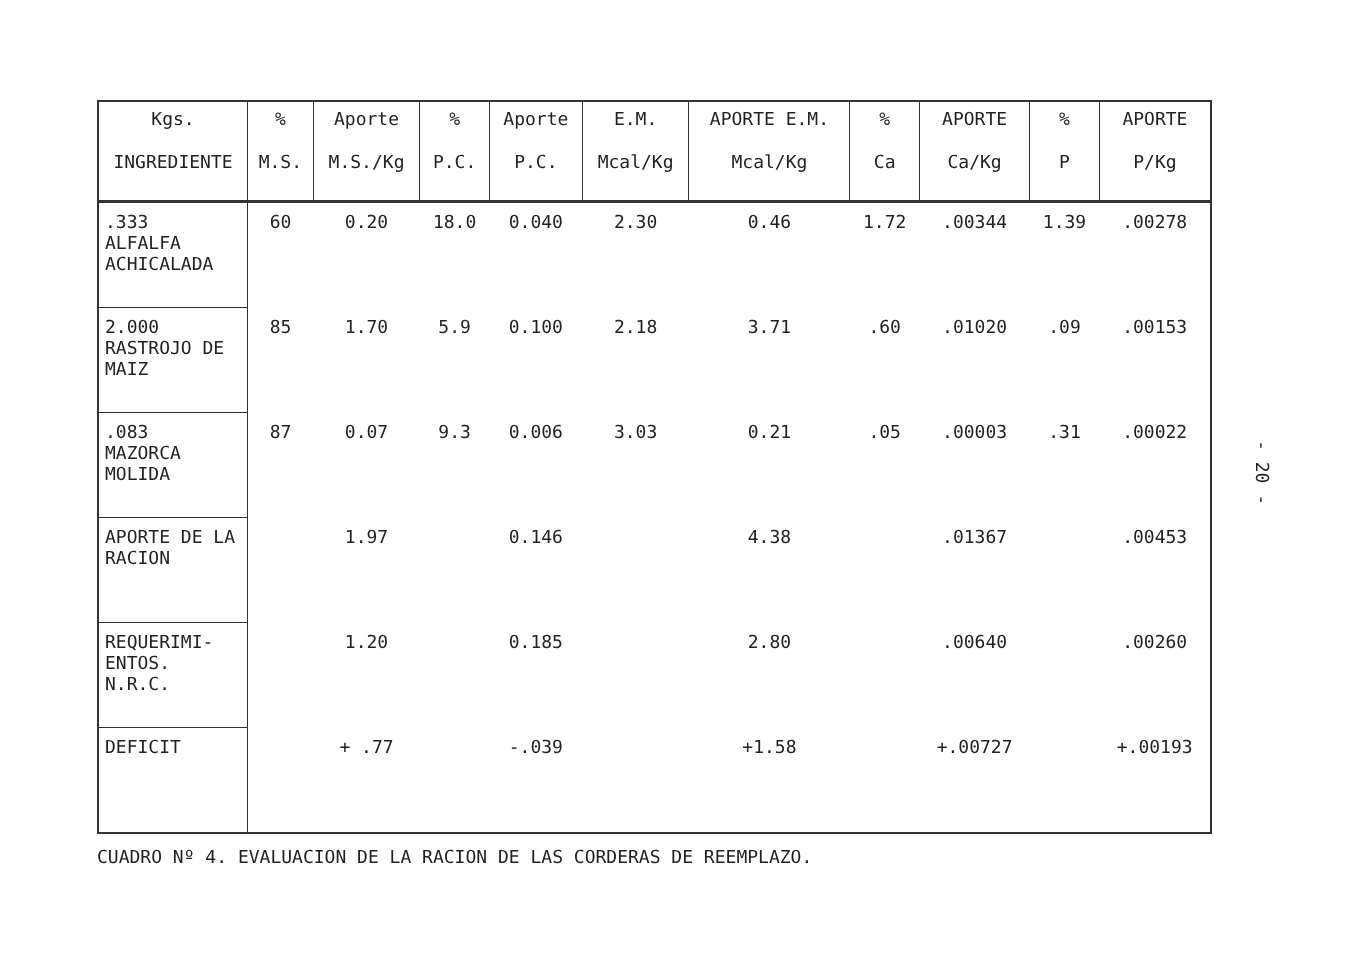| Kgs. INGREDIENTE | % M.S. | Aporte M.S./Kg | % P.C. | Aporte P.C. | E.M. Mcal/Kg | APORTE E.M. Mcal/Kg | % Ca | APORTE Ca/Kg | % P | APORTE P/Kg |
| --- | --- | --- | --- | --- | --- | --- | --- | --- | --- | --- |
| .333 ALFALFA ACHICALADA | 60 | 0.20 | 18.0 | 0.040 | 2.30 | 0.46 | 1.72 | .00344 | 1.39 | .00278 |
| 2.000 RASTROJO DE MAIZ | 85 | 1.70 | 5.9 | 0.100 | 2.18 | 3.71 | .60 | .01020 | .09 | .00153 |
| .083 MAZORCA MOLIDA | 87 | 0.07 | 9.3 | 0.006 | 3.03 | 0.21 | .05 | .00003 | .31 | .00022 |
| APORTE DE LA RACION | | 1.97 | | 0.146 | | 4.38 | | .01367 | | .00453 |
| REQUERIMI-ENTOS. N.R.C. | | 1.20 | | 0.185 | | 2.80 | | .00640 | | .00260 |
| DEFICIT | | + .77 | | -.039 | | +1.58 | | +.00727 | | +.00193 |
CUADRO Nº 4. EVALUACION DE LA RACION DE LAS CORDERAS DE REEMPLAZO.
- 20 -